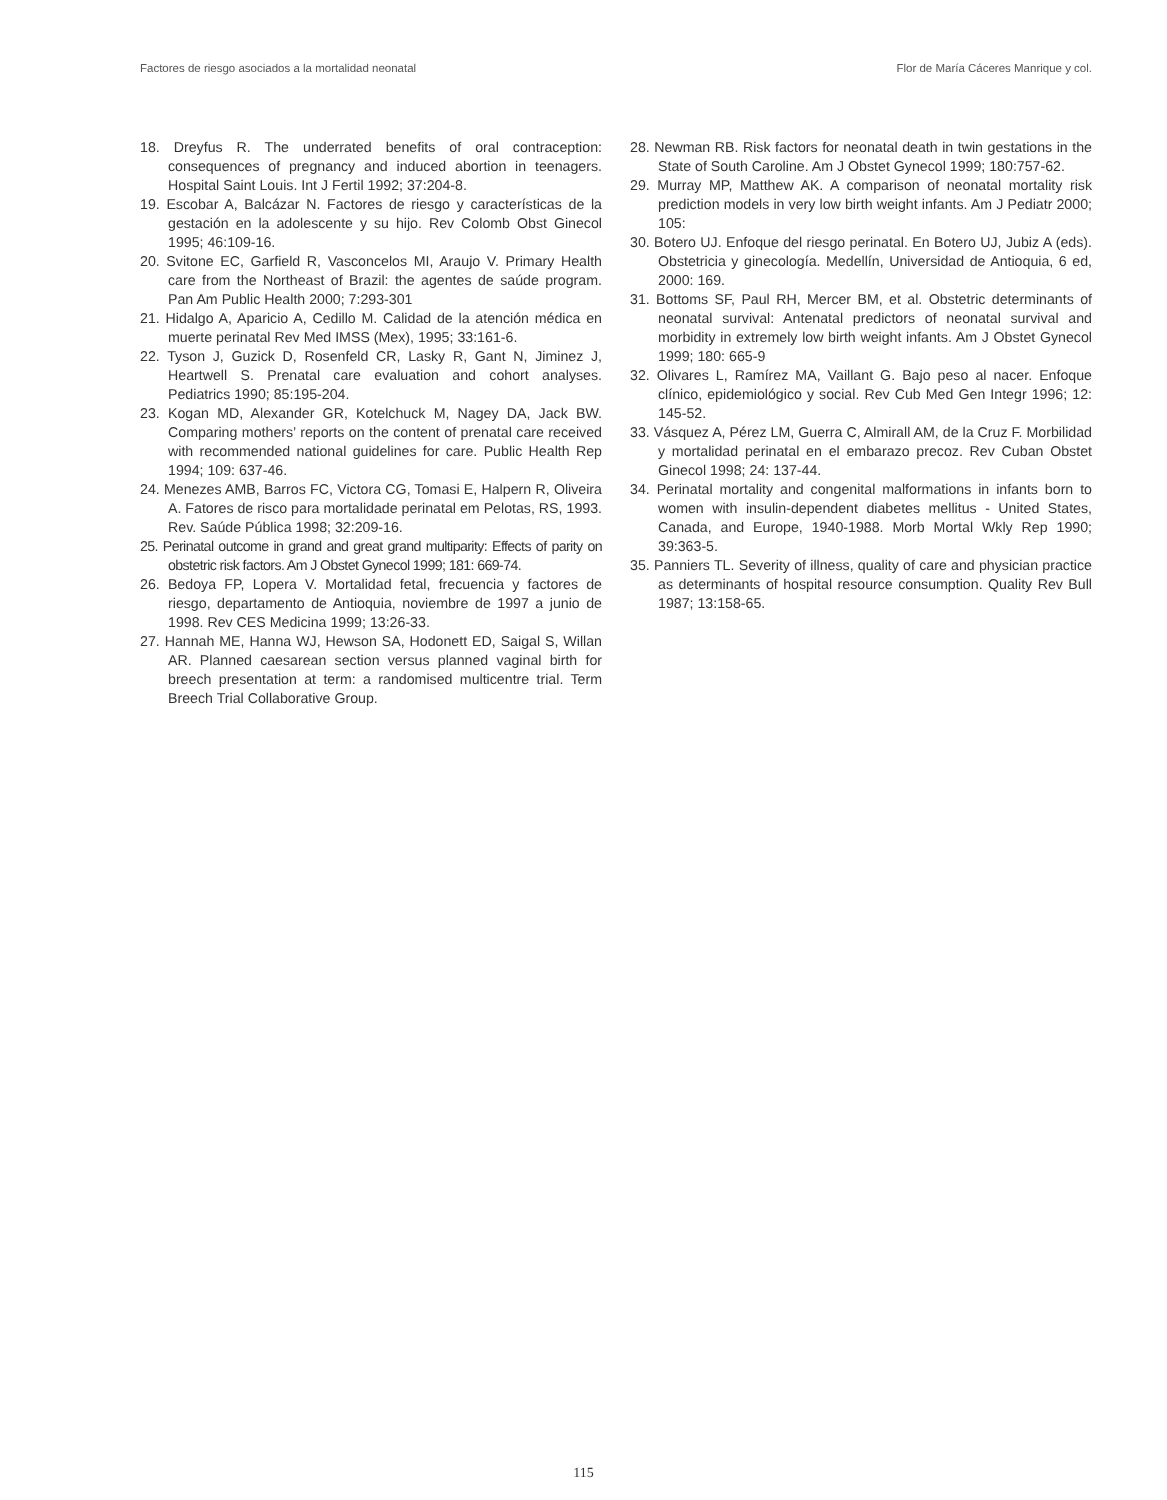Factores de riesgo asociados a la mortalidad neonatal Flor de María Cáceres Manrique y col.
18. Dreyfus R. The underrated benefits of oral contraception: consequences of pregnancy and induced abortion in teenagers. Hospital Saint Louis. Int J Fertil 1992; 37:204-8.
19. Escobar A, Balcázar N. Factores de riesgo y características de la gestación en la adolescente y su hijo. Rev Colomb Obst Ginecol 1995; 46:109-16.
20. Svitone EC, Garfield R, Vasconcelos MI, Araujo V. Primary Health care from the Northeast of Brazil: the agentes de saúde program. Pan Am Public Health 2000; 7:293-301
21. Hidalgo A, Aparicio A, Cedillo M. Calidad de la atención médica en muerte perinatal Rev Med IMSS (Mex), 1995; 33:161-6.
22. Tyson J, Guzick D, Rosenfeld CR, Lasky R, Gant N, Jiminez J, Heartwell S. Prenatal care evaluation and cohort analyses. Pediatrics 1990; 85:195-204.
23. Kogan MD, Alexander GR, Kotelchuck M, Nagey DA, Jack BW. Comparing mothers’ reports on the content of prenatal care received with recommended national guidelines for care. Public Health Rep 1994; 109: 637-46.
24. Menezes AMB, Barros FC, Victora CG, Tomasi E, Halpern R, Oliveira A. Fatores de risco para mortalidade perinatal em Pelotas, RS, 1993. Rev. Saúde Pública 1998; 32:209-16.
25. Perinatal outcome in grand and great grand multiparity: Effects of parity on obstetric risk factors. Am J Obstet Gynecol 1999; 181: 669-74.
26. Bedoya FP, Lopera V. Mortalidad fetal, frecuencia y factores de riesgo, departamento de Antioquia, noviembre de 1997 a junio de 1998. Rev CES Medicina 1999; 13:26-33.
27. Hannah ME, Hanna WJ, Hewson SA, Hodonett ED, Saigal S, Willan AR. Planned caesarean section versus planned vaginal birth for breech presentation at term: a randomised multicentre trial. Term Breech Trial Collaborative Group.
28. Newman RB. Risk factors for neonatal death in twin gestations in the State of South Caroline. Am J Obstet Gynecol 1999; 180:757-62.
29. Murray MP, Matthew AK. A comparison of neonatal mortality risk prediction models in very low birth weight infants. Am J Pediatr 2000; 105:
30. Botero UJ. Enfoque del riesgo perinatal. En Botero UJ, Jubiz A (eds). Obstetricia y ginecología. Medellín, Universidad de Antioquia, 6 ed, 2000: 169.
31. Bottoms SF, Paul RH, Mercer BM, et al. Obstetric determinants of neonatal survival: Antenatal predictors of neonatal survival and morbidity in extremely low birth weight infants. Am J Obstet Gynecol 1999; 180: 665-9
32. Olivares L, Ramírez MA, Vaillant G. Bajo peso al nacer. Enfoque clínico, epidemiológico y social. Rev Cub Med Gen Integr 1996; 12: 145-52.
33. Vásquez A, Pérez LM, Guerra C, Almirall AM, de la Cruz F. Morbilidad y mortalidad perinatal en el embarazo precoz. Rev Cuban Obstet Ginecol 1998; 24: 137-44.
34. Perinatal mortality and congenital malformations in infants born to women with insulin-dependent diabetes mellitus - United States, Canada, and Europe, 1940-1988. Morb Mortal Wkly Rep 1990; 39:363-5.
35. Panniers TL. Severity of illness, quality of care and physician practice as determinants of hospital resource consumption. Quality Rev Bull 1987; 13:158-65.
115